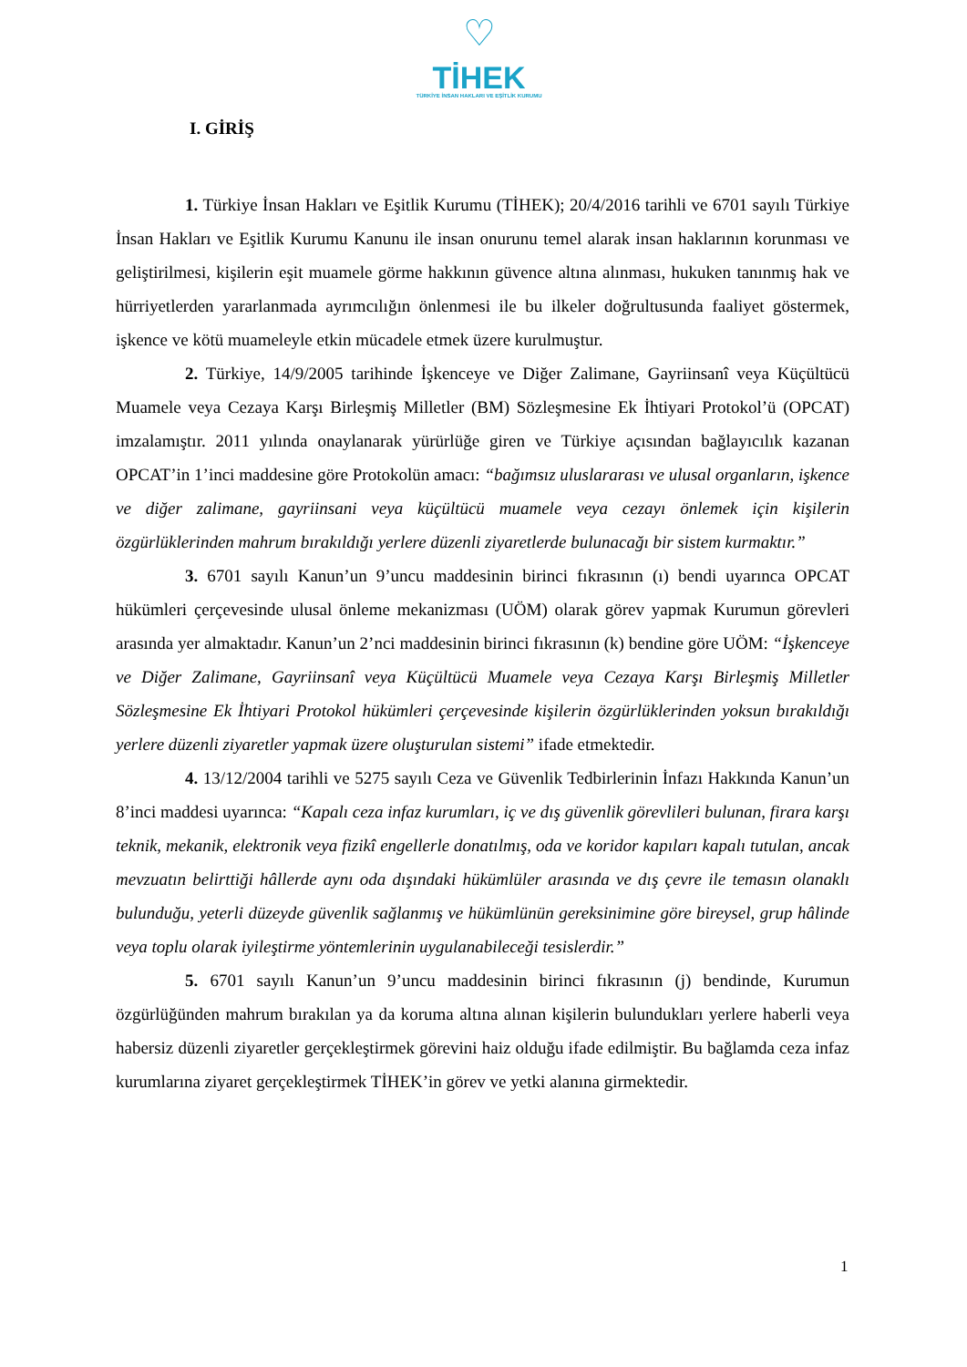♡
TİHEK
TÜRKİYE İNSAN HAKLARI VE EŞİTLİK KURUMU
I. GİRİŞ
1. Türkiye İnsan Hakları ve Eşitlik Kurumu (TİHEK); 20/4/2016 tarihli ve 6701 sayılı Türkiye İnsan Hakları ve Eşitlik Kurumu Kanunu ile insan onurunu temel alarak insan haklarının korunması ve geliştirilmesi, kişilerin eşit muamele görme hakkının güvence altına alınması, hukuken tanınmış hak ve hürriyetlerden yararlanmada ayrımcılığın önlenmesi ile bu ilkeler doğrultusunda faaliyet göstermek, işkence ve kötü muameleyle etkin mücadele etmek üzere kurulmuştur.
2. Türkiye, 14/9/2005 tarihinde İşkenceye ve Diğer Zalimane, Gayriinsanî veya Küçültücü Muamele veya Cezaya Karşı Birleşmiş Milletler (BM) Sözleşmesine Ek İhtiyari Protokol’ü (OPCAT) imzalamıştır. 2011 yılında onaylanarak yürürlüğe giren ve Türkiye açısından bağlayıcılık kazanan OPCAT’in 1’inci maddesine göre Protokolün amacı: “bağımsız uluslararası ve ulusal organların, işkence ve diğer zalimane, gayriinsani veya küçültücü muamele veya cezayı önlemek için kişilerin özgürlüklerinden mahrum bırakıldığı yerlere düzenli ziyaretlerde bulunacağı bir sistem kurmaktır.”
3. 6701 sayılı Kanun’un 9’uncu maddesinin birinci fıkrasının (ı) bendi uyarınca OPCAT hükümleri çerçevesinde ulusal önleme mekanizması (UÖM) olarak görev yapmak Kurumun görevleri arasında yer almaktadır. Kanun’un 2’nci maddesinin birinci fıkrasının (k) bendine göre UÖM: “İşkenceye ve Diğer Zalimane, Gayriinsanî veya Küçültücü Muamele veya Cezaya Karşı Birleşmiş Milletler Sözleşmesine Ek İhtiyari Protokol hükümleri çerçevesinde kişilerin özgürlüklerinden yoksun bırakıldığı yerlere düzenli ziyaretler yapmak üzere oluşturulan sistemi” ifade etmektedir.
4. 13/12/2004 tarihli ve 5275 sayılı Ceza ve Güvenlik Tedbirlerinin İnfazı Hakkında Kanun’un 8’inci maddesi uyarınca: “Kapalı ceza infaz kurumları, iç ve dış güvenlik görevlileri bulunan, firara karşı teknik, mekanik, elektronik veya fizikî engellerle donatılmış, oda ve koridor kapıları kapalı tutulan, ancak mevzuatın belirttiği hâllerde aynı oda dışındaki hükümlüler arasında ve dış çevre ile temasın olanaklı bulunduğu, yeterli düzeyde güvenlik sağlanmış ve hükümlünün gereksinimine göre bireysel, grup hâlinde veya toplu olarak iyileştirme yöntemlerinin uygulanabileceği tesislerdir.”
5. 6701 sayılı Kanun’un 9’uncu maddesinin birinci fıkrasının (j) bendinde, Kurumun özgürlüğünden mahrum bırakılan ya da koruma altına alınan kişilerin bulundukları yerlere haberli veya habersiz düzenli ziyaretler gerçekleştirmek görevini haiz olduğu ifade edilmiştir. Bu bağlamda ceza infaz kurumlarına ziyaret gerçekleştirmek TİHEK’in görev ve yetki alanına girmektedir.
1